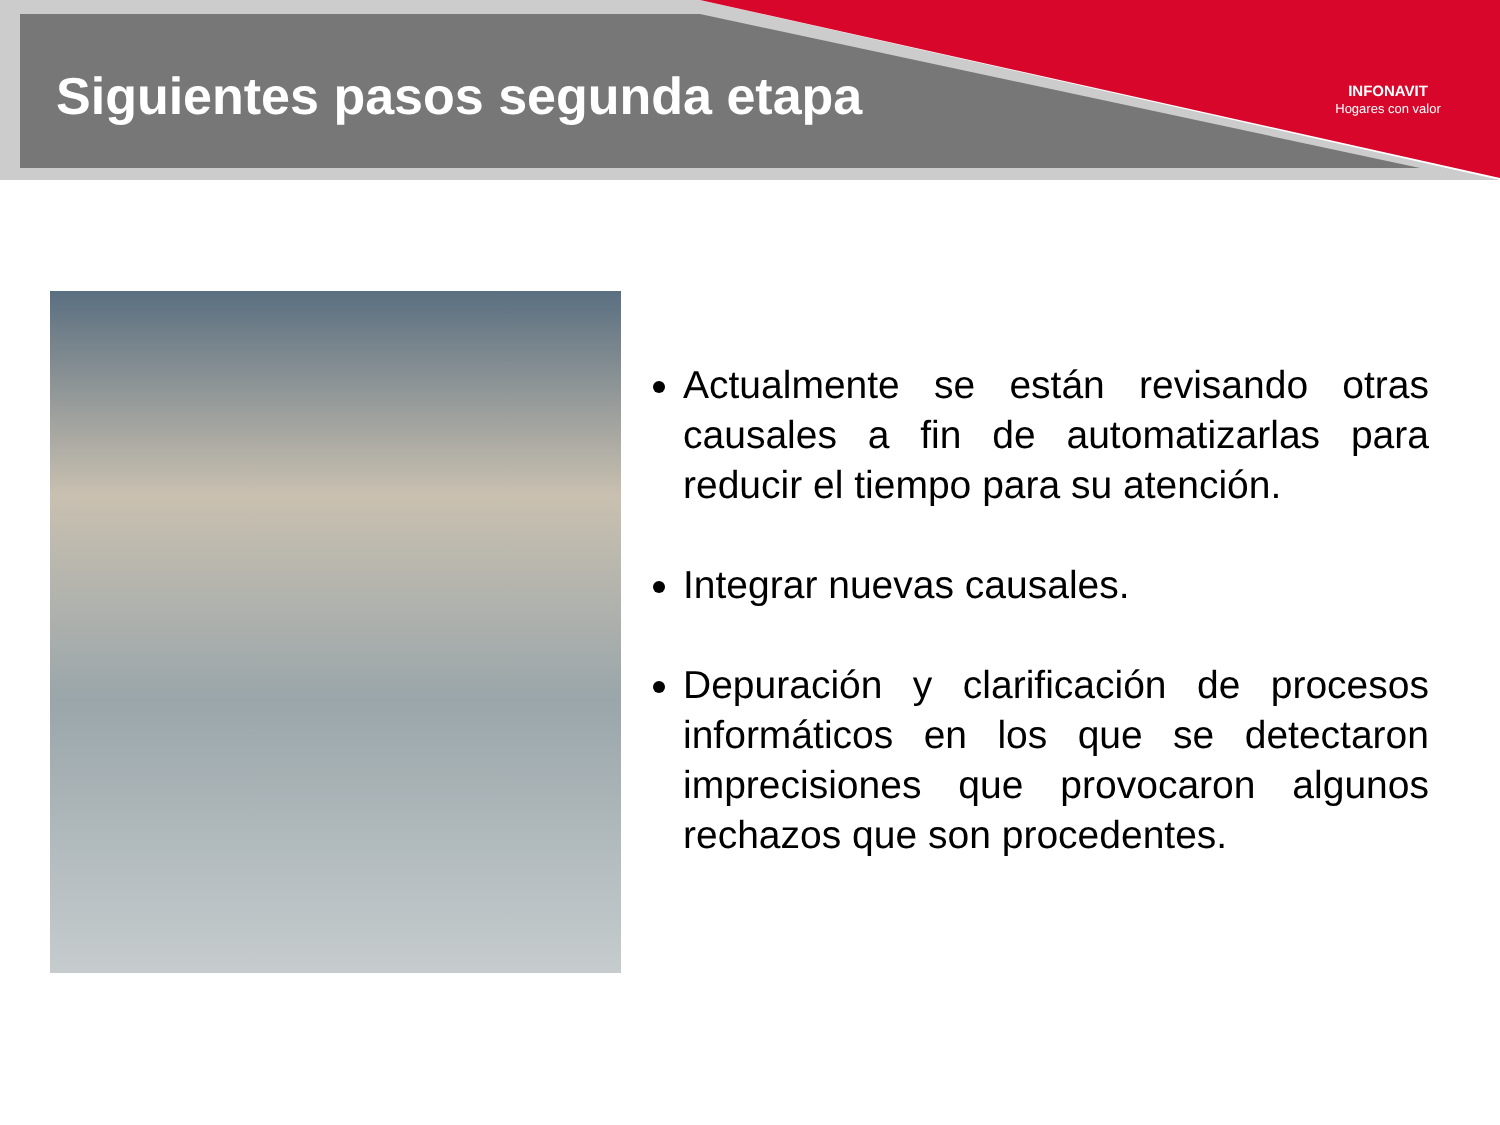Siguientes pasos segunda etapa
INFONAVIT
Hogares con valor
Actualmente se están revisando otras causales a fin de automatizarlas para reducir el tiempo para su atención.
Integrar nuevas causales.
Depuración y clarificación de procesos informáticos en los que se detectaron imprecisiones que provocaron algunos rechazos que son procedentes.